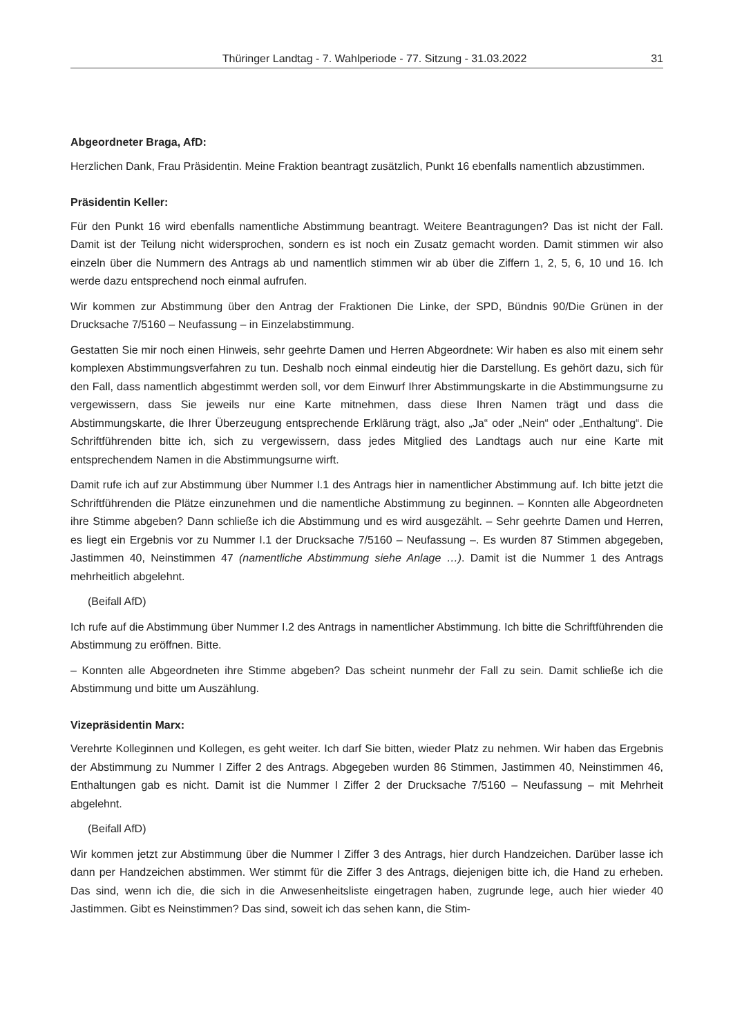Thüringer Landtag - 7. Wahlperiode - 77. Sitzung - 31.03.2022 31
Abgeordneter Braga, AfD:
Herzlichen Dank, Frau Präsidentin. Meine Fraktion beantragt zusätzlich, Punkt 16 ebenfalls namentlich abzustimmen.
Präsidentin Keller:
Für den Punkt 16 wird ebenfalls namentliche Abstimmung beantragt. Weitere Beantragungen? Das ist nicht der Fall. Damit ist der Teilung nicht widersprochen, sondern es ist noch ein Zusatz gemacht worden. Damit stimmen wir also einzeln über die Nummern des Antrags ab und namentlich stimmen wir ab über die Ziffern 1, 2, 5, 6, 10 und 16. Ich werde dazu entsprechend noch einmal aufrufen.
Wir kommen zur Abstimmung über den Antrag der Fraktionen Die Linke, der SPD, Bündnis 90/Die Grünen in der Drucksache 7/5160 – Neufassung – in Einzelabstimmung.
Gestatten Sie mir noch einen Hinweis, sehr geehrte Damen und Herren Abgeordnete: Wir haben es also mit einem sehr komplexen Abstimmungsverfahren zu tun. Deshalb noch einmal eindeutig hier die Darstellung. Es gehört dazu, sich für den Fall, dass namentlich abgestimmt werden soll, vor dem Einwurf Ihrer Abstimmungskarte in die Abstimmungsurne zu vergewissern, dass Sie jeweils nur eine Karte mitnehmen, dass diese Ihren Namen trägt und dass die Abstimmungskarte, die Ihrer Überzeugung entsprechende Erklärung trägt, also „Ja“ oder „Nein“ oder „Enthaltung“. Die Schriftführenden bitte ich, sich zu vergewissern, dass jedes Mitglied des Landtags auch nur eine Karte mit entsprechendem Namen in die Abstimmungsurne wirft.
Damit rufe ich auf zur Abstimmung über Nummer I.1 des Antrags hier in namentlicher Abstimmung auf. Ich bitte jetzt die Schriftführenden die Plätze einzunehmen und die namentliche Abstimmung zu beginnen. – Konnten alle Abgeordneten ihre Stimme abgeben? Dann schließe ich die Abstimmung und es wird ausgezählt. – Sehr geehrte Damen und Herren, es liegt ein Ergebnis vor zu Nummer I.1 der Drucksache 7/5160 – Neufassung –. Es wurden 87 Stimmen abgegeben, Jastimmen 40, Neinstimmen 47 (namentliche Abstimmung siehe Anlage …). Damit ist die Nummer 1 des Antrags mehrheitlich abgelehnt.
(Beifall AfD)
Ich rufe auf die Abstimmung über Nummer I.2 des Antrags in namentlicher Abstimmung. Ich bitte die Schriftführenden die Abstimmung zu eröffnen. Bitte.
– Konnten alle Abgeordneten ihre Stimme abgeben? Das scheint nunmehr der Fall zu sein. Damit schließe ich die Abstimmung und bitte um Auszählung.
Vizepräsidentin Marx:
Verehrte Kolleginnen und Kollegen, es geht weiter. Ich darf Sie bitten, wieder Platz zu nehmen. Wir haben das Ergebnis der Abstimmung zu Nummer I Ziffer 2 des Antrags. Abgegeben wurden 86 Stimmen, Jastimmen 40, Neinstimmen 46, Enthaltungen gab es nicht. Damit ist die Nummer I Ziffer 2 der Drucksache 7/5160 – Neufassung – mit Mehrheit abgelehnt.
(Beifall AfD)
Wir kommen jetzt zur Abstimmung über die Nummer I Ziffer 3 des Antrags, hier durch Handzeichen. Darüber lasse ich dann per Handzeichen abstimmen. Wer stimmt für die Ziffer 3 des Antrags, diejenigen bitte ich, die Hand zu erheben. Das sind, wenn ich die, die sich in die Anwesenheitsliste eingetragen haben, zugrunde lege, auch hier wieder 40 Jastimmen. Gibt es Neinstimmen? Das sind, soweit ich das sehen kann, die Stim-